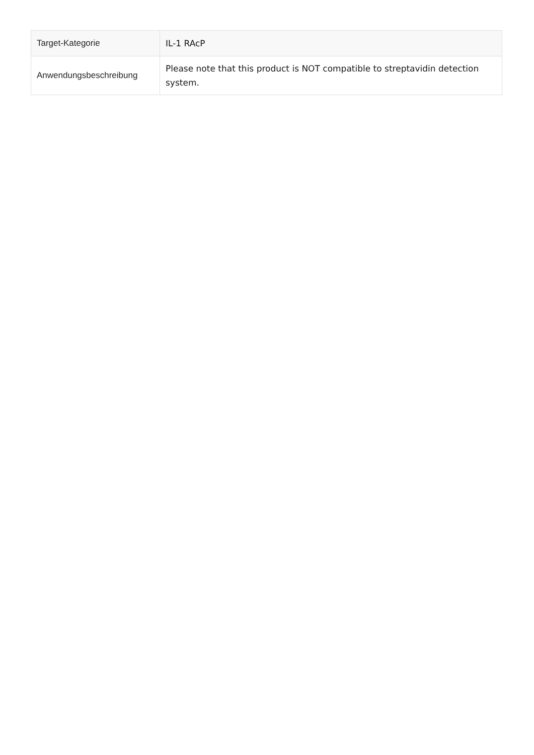| Target-Kategorie | IL-1 RAcP |
| Anwendungsbeschreibung | Please note that this product is NOT compatible to streptavidin detection system. |